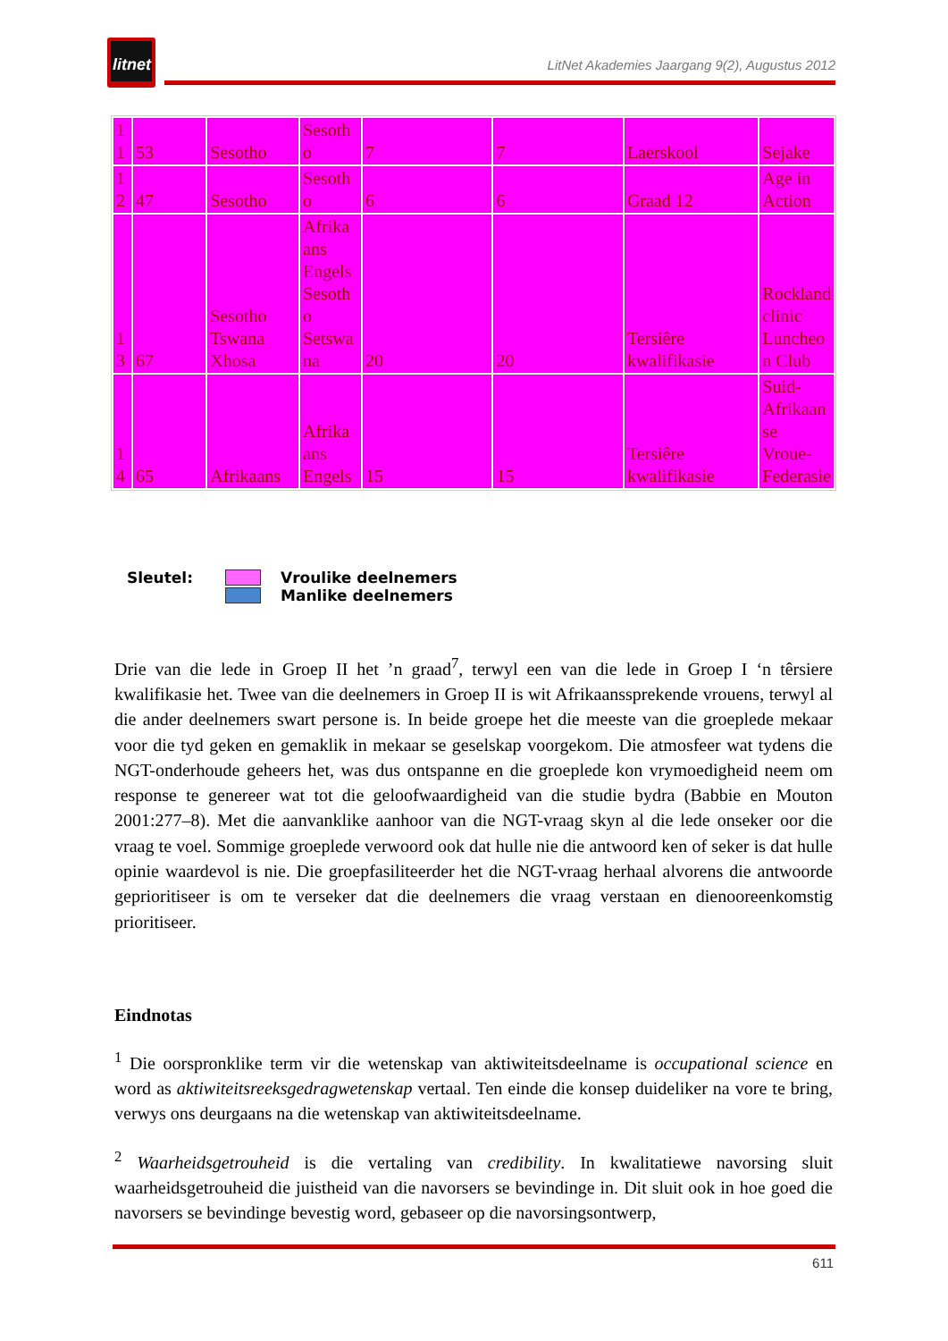litnet
LitNet Akademies Jaargang 9(2), Augustus 2012
| 1 1 | 53 | Sesotho | Sesoth o | 7 | 7 | Laerskool | Sejake |
| 1 2 | 47 | Sesotho | Sesoth o | 6 | 6 | Graad 12 | Age in Action |
| 1 3 | 67 | Sesotho Tswana Xhosa | Afrika ans Engels Sesoth o Setswa na | 20 | 20 | Tersiêre kwalifikasie | Rockland clinic Luncheo n Club |
| 1 4 | 65 | Afrikaans | Afrika ans Engels | 15 | 15 | Tersiêre kwalifikasie | Suid-Afrikaan se Vroue-Federasie |
Sleutel: Vroulike deelnemers
Manlike deelnemers
Drie van die lede in Groep II het ’n graad<sup>7</sup>, terwyl een van die lede in Groep I ‘n têrsiere kwalifikasie het. Twee van die deelnemers in Groep II is wit Afrikaanssprekende vrouens, terwyl al die ander deelnemers swart persone is. In beide groepe het die meeste van die groeplede mekaar voor die tyd geken en gemaklik in mekaar se geselskap voorgekom. Die atmosfeer wat tydens die NGT-onderhoude geheers het, was dus ontspanne en die groeplede kon vrymoedigheid neem om response te genereer wat tot die geloofwaardigheid van die studie bydra (Babbie en Mouton 2001:277–8). Met die aanvanklike aanhoor van die NGT-vraag skyn al die lede onseker oor die vraag te voel. Sommige groeplede verwoord ook dat hulle nie die antwoord ken of seker is dat hulle opinie waardevol is nie. Die groepfasiliteerder het die NGT-vraag herhaal alvorens die antwoorde geprioritiseer is om te verseker dat die deelnemers die vraag verstaan en dienooreenkomstig prioritiseer.
Eindnotas
<sup>1</sup> Die oorspronklike term vir die wetenskap van aktiwiteitsdeelname is occupational science en word as aktiwiteitsreeksgedragwetenskap vertaal. Ten einde die konsep duideliker na vore te bring, verwys ons deurgaans na die wetenskap van aktiwiteitsdeelname.
<sup>2</sup> Waarheidsgetrouheid is die vertaling van credibility. In kwalitatiewe navorsing sluit waarheidsgetrouheid die juistheid van die navorsers se bevindinge in. Dit sluit ook in hoe goed die navorsers se bevindinge bevestig word, gebaseer op die navorsingsontwerp,
611